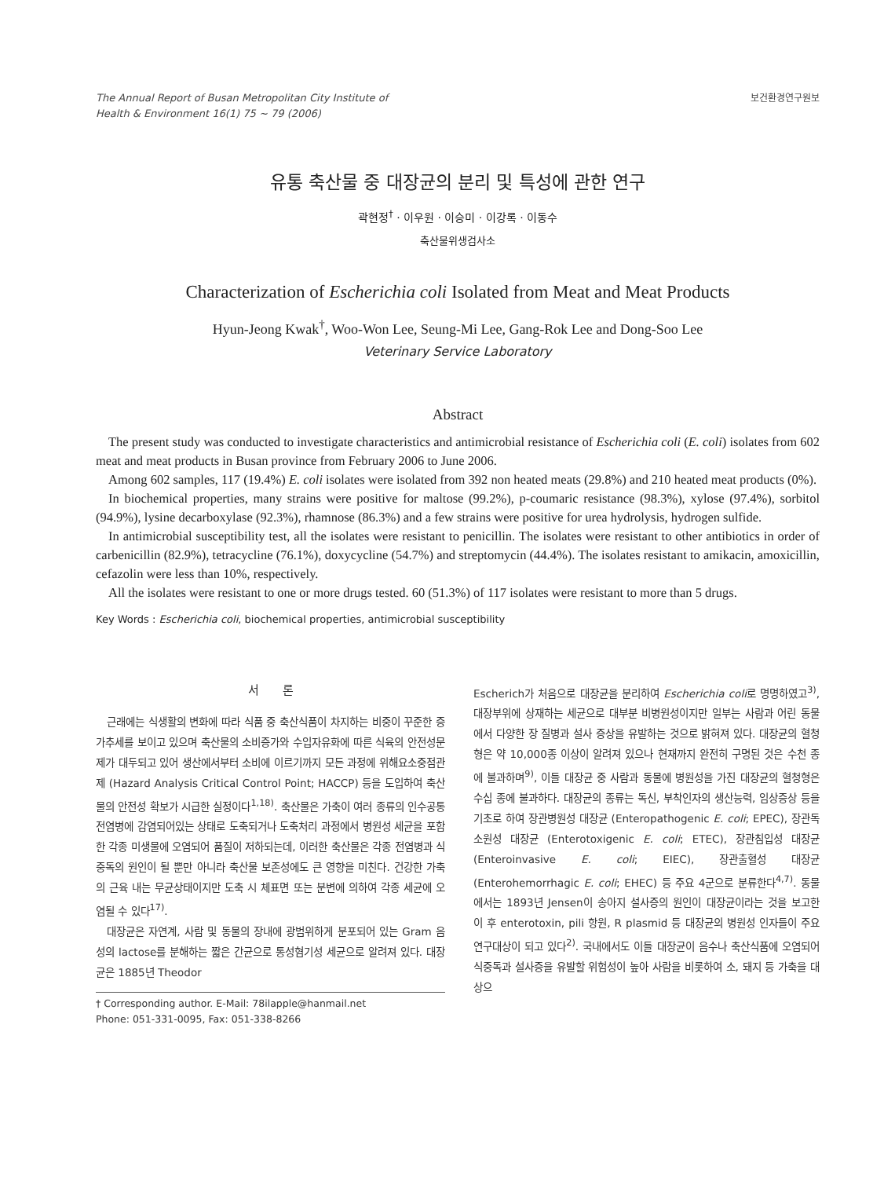The Annual Report of Busan Metropolitan City Institute of
Health & Environment 16(1) 75 ~ 79 (2006)
보건환경연구원보
유통 축산물 중 대장균의 분리 및 특성에 관한 연구
곽현정<sup>†</sup> · 이우원 · 이승미 · 이강록 · 이동수
축산물위생검사소
Characterization of Escherichia coli Isolated from Meat and Meat Products
Hyun-Jeong Kwak<sup>†</sup>, Woo-Won Lee, Seung-Mi Lee, Gang-Rok Lee and Dong-Soo Lee
Veterinary Service Laboratory
Abstract
The present study was conducted to investigate characteristics and antimicrobial resistance of Escherichia coli (E. coli) isolates from 602 meat and meat products in Busan province from February 2006 to June 2006.
Among 602 samples, 117 (19.4%) E. coli isolates were isolated from 392 non heated meats (29.8%) and 210 heated meat products (0%).
In biochemical properties, many strains were positive for maltose (99.2%), p-coumaric resistance (98.3%), xylose (97.4%), sorbitol (94.9%), lysine decarboxylase (92.3%), rhamnose (86.3%) and a few strains were positive for urea hydrolysis, hydrogen sulfide.
In antimicrobial susceptibility test, all the isolates were resistant to penicillin. The isolates were resistant to other antibiotics in order of carbenicillin (82.9%), tetracycline (76.1%), doxycycline (54.7%) and streptomycin (44.4%). The isolates resistant to amikacin, amoxicillin, cefazolin were less than 10%, respectively.
All the isolates were resistant to one or more drugs tested. 60 (51.3%) of 117 isolates were resistant to more than 5 drugs.
Key Words : Escherichia coli, biochemical properties, antimicrobial susceptibility
서　　론
근래에는 식생활의 변화에 따라 식품 중 축산식품이 차지하는 비중이 꾸준한 증가추세를 보이고 있으며 축산물의 소비증가와 수입자유화에 따른 식육의 안전성문제가 대두되고 있어 생산에서부터 소비에 이르기까지 모든 과정에 위해요소중점관제 (Hazard Analysis Critical Control Point; HACCP) 등을 도입하여 축산물의 안전성 확보가 시급한 실정이다<sup>1,18)</sup>. 축산물은 가축이 여러 종류의 인수공통전염병에 감염되어있는 상태로 도축되거나 도축처리 과정에서 병원성 세균을 포함한 각종 미생물에 오염되어 품질이 저하되는데, 이러한 축산물은 각종 전염병과 식중독의 원인이 될 뿐만 아니라 축산물 보존성에도 큰 영향을 미친다. 건강한 가축의 근육 내는 무균상태이지만 도축 시 체표면 또는 분변에 의하여 각종 세균에 오염될 수 있다<sup>17)</sup>.
대장균은 자연계, 사람 및 동물의 장내에 광범위하게 분포되어 있는 Gram 음성의 lactose를 분해하는 짧은 간균으로 통성혐기성 세균으로 알려져 있다. 대장균은 1885년 Theodor
† Corresponding author. E-Mail: 78ilapple@hanmail.net
Phone: 051-331-0095, Fax: 051-338-8266
Escherich가 처음으로 대장균을 분리하여 Escherichia coli로 명명하였고<sup>3)</sup>, 대장부위에 상재하는 세균으로 대부분 비병원성이지만 일부는 사람과 어린 동물에서 다양한 장 질병과 설사 증상을 유발하는 것으로 밝혀져 있다. 대장균의 혈청형은 약 10,000종 이상이 알려져 있으나 현재까지 완전히 구명된 것은 수천 종에 불과하며<sup>9)</sup>, 이들 대장균 중 사람과 동물에 병원성을 가진 대장균의 혈청형은 수십 종에 불과하다. 대장균의 종류는 독신, 부착인자의 생산능력, 임상증상 등을 기초로 하여 장관병원성 대장균 (Enteropathogenic E. coli; EPEC), 장관독소원성 대장균 (Enterotoxigenic E. coli; ETEC), 장관침입성 대장균 (Enteroinvasive E. coli; EIEC), 장관출혈성 대장균 (Enterohemorrhagic E. coli; EHEC) 등 주요 4군으로 분류한다<sup>4,7)</sup>. 동물에서는 1893년 Jensen이 송아지 설사증의 원인이 대장균이라는 것을 보고한 이 후 enterotoxin, pili 항원, R plasmid 등 대장균의 병원성 인자들이 주요 연구대상이 되고 있다<sup>2)</sup>. 국내에서도 이들 대장균이 음수나 축산식품에 오염되어 식중독과 설사증을 유발할 위험성이 높아 사람을 비롯하여 소, 돼지 등 가축을 대상으